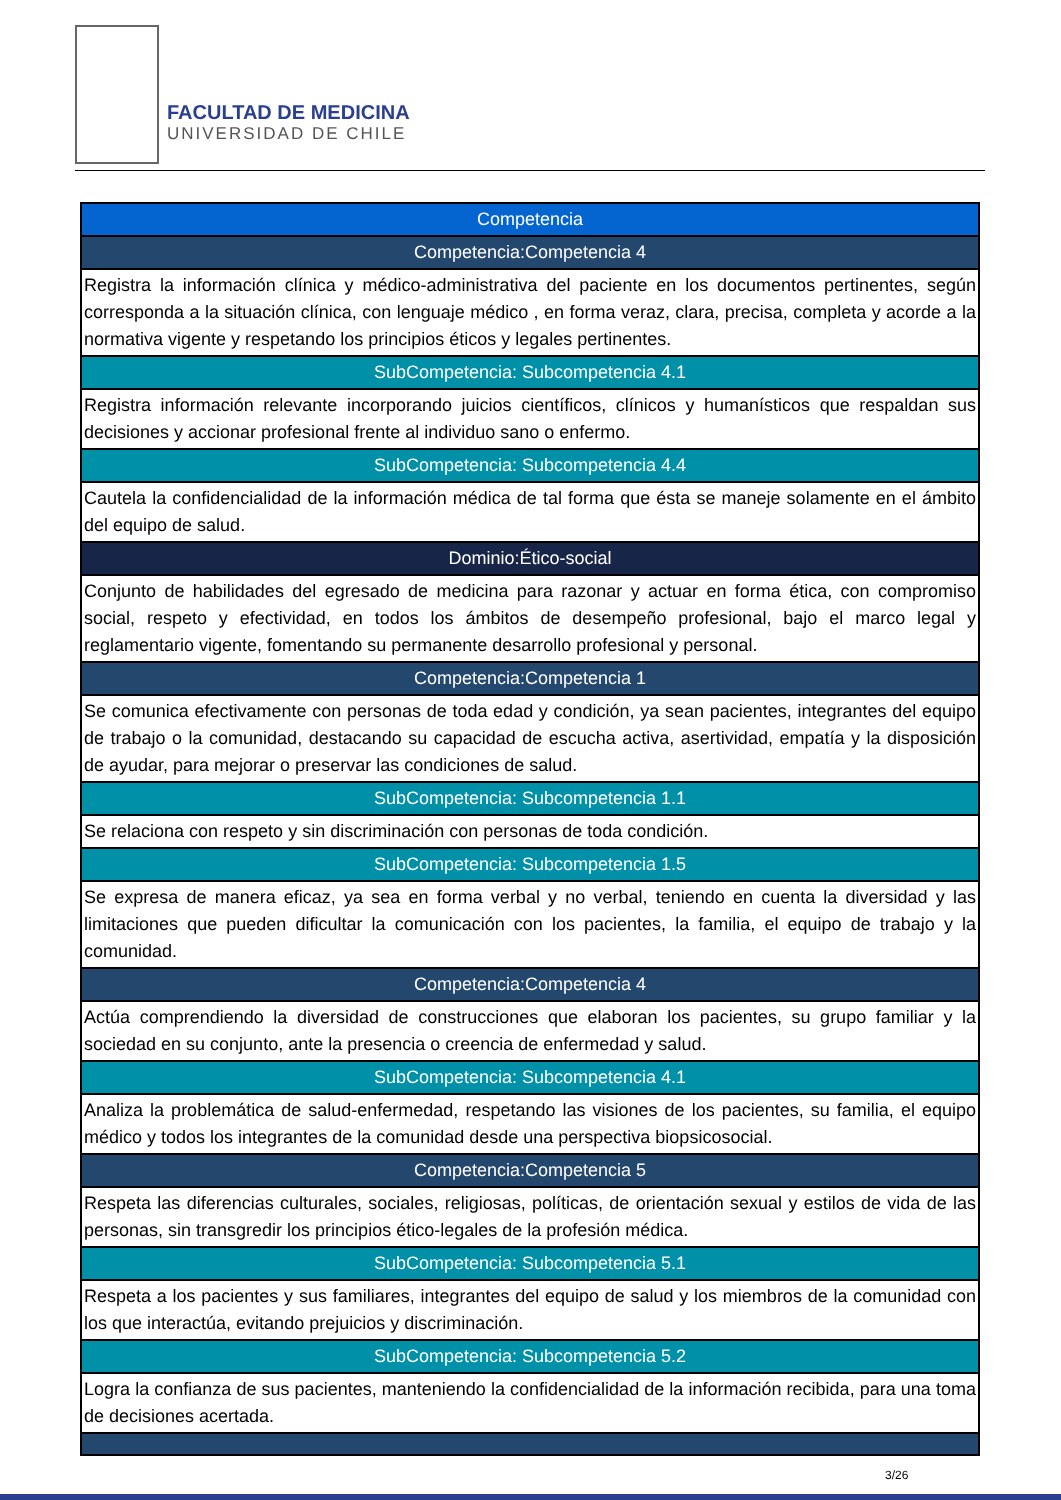FACULTAD DE MEDICINA
UNIVERSIDAD DE CHILE
| Competencia |
| --- |
| Competencia:Competencia 4 |
| Registra la información clínica y médico-administrativa del paciente en los documentos pertinentes, según corresponda a la situación clínica, con lenguaje médico , en forma veraz, clara, precisa, completa y acorde a la normativa vigente y respetando los principios éticos y legales pertinentes. |
| SubCompetencia: Subcompetencia 4.1 |
| Registra información relevante incorporando juicios científicos, clínicos y humanísticos que respaldan sus decisiones y accionar profesional frente al individuo sano o enfermo. |
| SubCompetencia: Subcompetencia 4.4 |
| Cautela la confidencialidad de la información médica de tal forma que ésta se maneje solamente en el ámbito del equipo de salud. |
| Dominio:Ético-social |
| Conjunto de habilidades del egresado de medicina para razonar y actuar en forma ética, con compromiso social, respeto y efectividad, en todos los ámbitos de desempeño profesional, bajo el marco legal y reglamentario vigente, fomentando su permanente desarrollo profesional y personal. |
| Competencia:Competencia 1 |
| Se comunica efectivamente con personas de toda edad y condición, ya sean pacientes, integrantes del equipo de trabajo o la comunidad, destacando su capacidad de escucha activa, asertividad, empatía y la disposición de ayudar, para mejorar o preservar las condiciones de salud. |
| SubCompetencia: Subcompetencia 1.1 |
| Se relaciona con respeto y sin discriminación con personas de toda condición. |
| SubCompetencia: Subcompetencia 1.5 |
| Se expresa de manera eficaz, ya sea en forma verbal y no verbal, teniendo en cuenta la diversidad y las limitaciones que pueden dificultar la comunicación con los pacientes, la familia, el equipo de trabajo y la comunidad. |
| Competencia:Competencia 4 |
| Actúa comprendiendo la diversidad de construcciones que elaboran los pacientes, su grupo familiar y la sociedad en su conjunto, ante la presencia o creencia de enfermedad y salud. |
| SubCompetencia: Subcompetencia 4.1 |
| Analiza la problemática de salud-enfermedad, respetando las visiones de los pacientes, su familia, el equipo médico y todos los integrantes de la comunidad desde una perspectiva biopsicosocial. |
| Competencia:Competencia 5 |
| Respeta las diferencias culturales, sociales, religiosas, políticas, de orientación sexual y estilos de vida de las personas, sin transgredir los principios ético-legales de la profesión médica. |
| SubCompetencia: Subcompetencia 5.1 |
| Respeta a los pacientes y sus familiares, integrantes del equipo de salud y los miembros de la comunidad con los que interactúa, evitando prejuicios y discriminación. |
| SubCompetencia: Subcompetencia 5.2 |
| Logra la confianza de sus pacientes, manteniendo la confidencialidad de la información recibida, para una toma de decisiones acertada. |
3/26